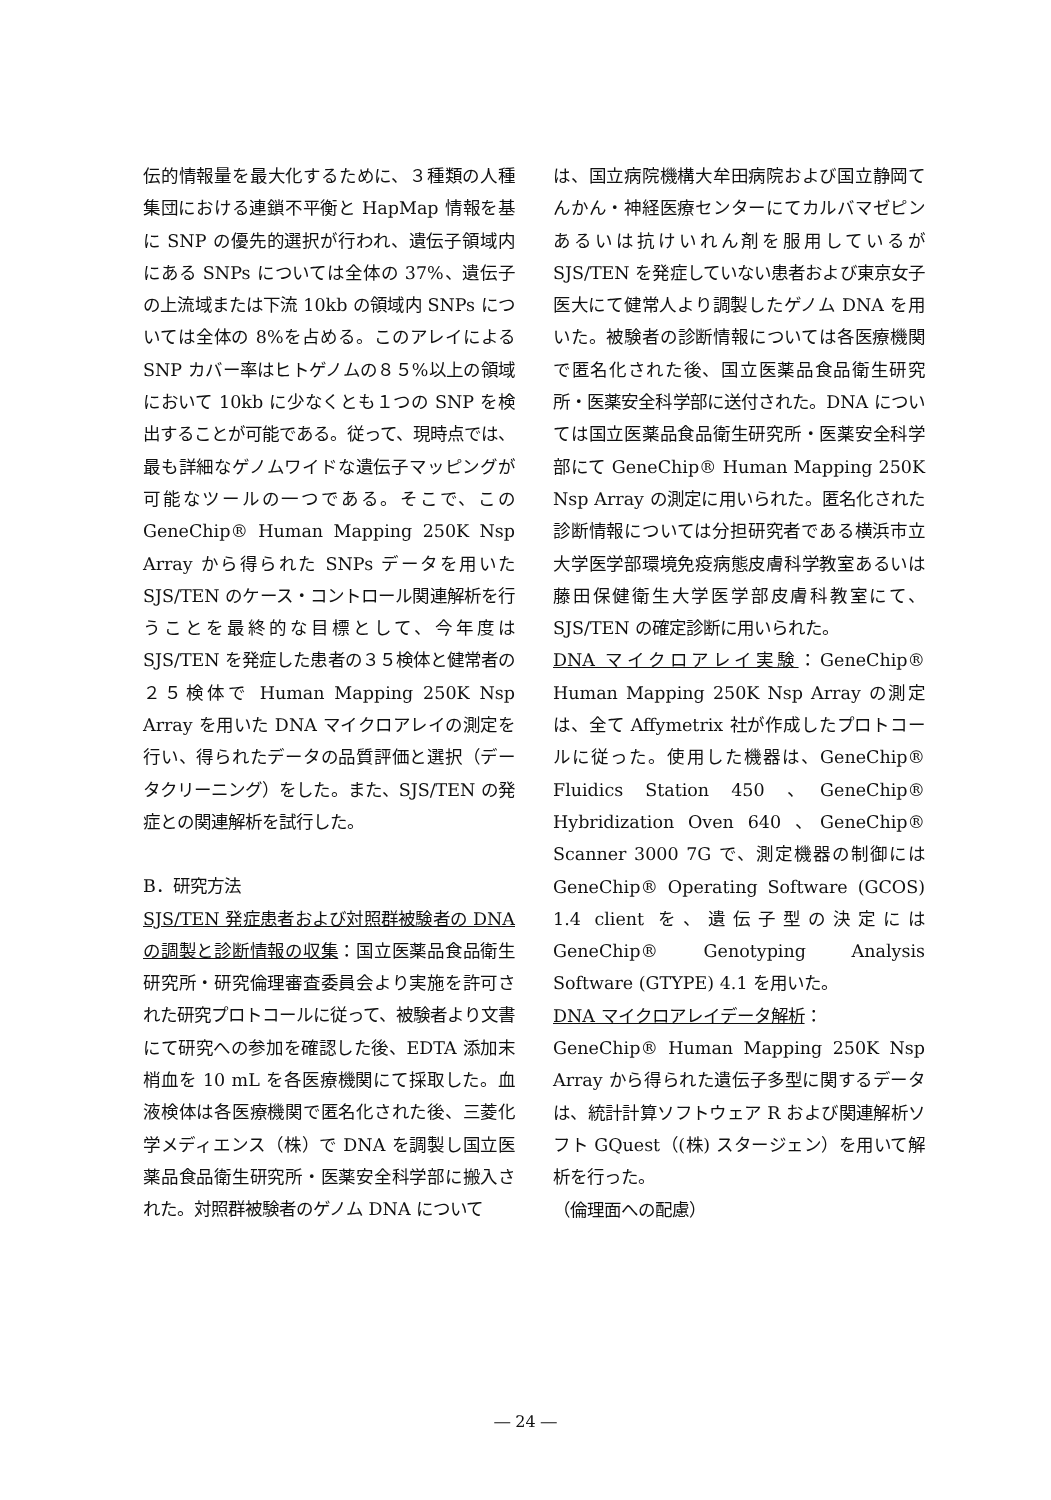伝的情報量を最大化するために、３種類の人種集団における連鎖不平衡と HapMap 情報を基に SNP の優先的選択が行われ、遺伝子領域内にある SNPs については全体の 37%、遺伝子の上流域または下流 10kb の領域内 SNPs については全体の 8%を占める。このアレイによる SNP カバー率はヒトゲノムの８５%以上の領域において 10kb に少なくとも１つの SNP を検出することが可能である。従って、現時点では、最も詳細なゲノムワイドな遺伝子マッピングが可能なツールの一つである。そこで、この GeneChip® Human Mapping 250K Nsp Array から得られた SNPs データを用いた SJS/TEN のケース・コントロール関連解析を行うことを最終的な目標として、今年度は SJS/TEN を発症した患者の３５検体と健常者の２５検体で Human Mapping 250K Nsp Array を用いた DNA マイクロアレイの測定を行い、得られたデータの品質評価と選択（データクリーニング）をした。また、SJS/TEN の発症との関連解析を試行した。
B．研究方法
SJS/TEN 発症患者および対照群被験者の DNA の調製と診断情報の収集：国立医薬品食品衛生研究所・研究倫理審査委員会より実施を許可された研究プロトコールに従って、被験者より文書にて研究への参加を確認した後、EDTA 添加末梢血を 10 mL を各医療機関にて採取した。血液検体は各医療機関で匿名化された後、三菱化学メディエンス（株）で DNA を調製し国立医薬品食品衛生研究所・医薬安全科学部に搬入された。対照群被験者のゲノム DNA について
は、国立病院機構大牟田病院および国立静岡てんかん・神経医療センターにてカルバマゼピンあるいは抗けいれん剤を服用しているが SJS/TEN を発症していない患者および東京女子医大にて健常人より調製したゲノム DNA を用いた。被験者の診断情報については各医療機関で匿名化された後、国立医薬品食品衛生研究所・医薬安全科学部に送付された。DNA については国立医薬品食品衛生研究所・医薬安全科学部にて GeneChip® Human Mapping 250K Nsp Array の測定に用いられた。匿名化された診断情報については分担研究者である横浜市立大学医学部環境免疫病態皮膚科学教室あるいは藤田保健衛生大学医学部皮膚科教室にて、SJS/TEN の確定診断に用いられた。
DNA マイクロアレイ実験：GeneChip® Human Mapping 250K Nsp Array の測定は、全て Affymetrix 社が作成したプロトコールに従った。使用した機器は、GeneChip® Fluidics Station 450 、GeneChip® Hybridization Oven 640 、GeneChip® Scanner 3000 7G で、測定機器の制御には GeneChip® Operating Software (GCOS) 1.4 client を、遺伝子型の決定には GeneChip® Genotyping Analysis Software (GTYPE) 4.1 を用いた。
DNA マイクロアレイデータ解析：
GeneChip® Human Mapping 250K Nsp Array から得られた遺伝子多型に関するデータは、統計計算ソフトウェア R および関連解析ソフト GQuest（(株) スタージェン）を用いて解析を行った。
（倫理面への配慮）
― 24 ―